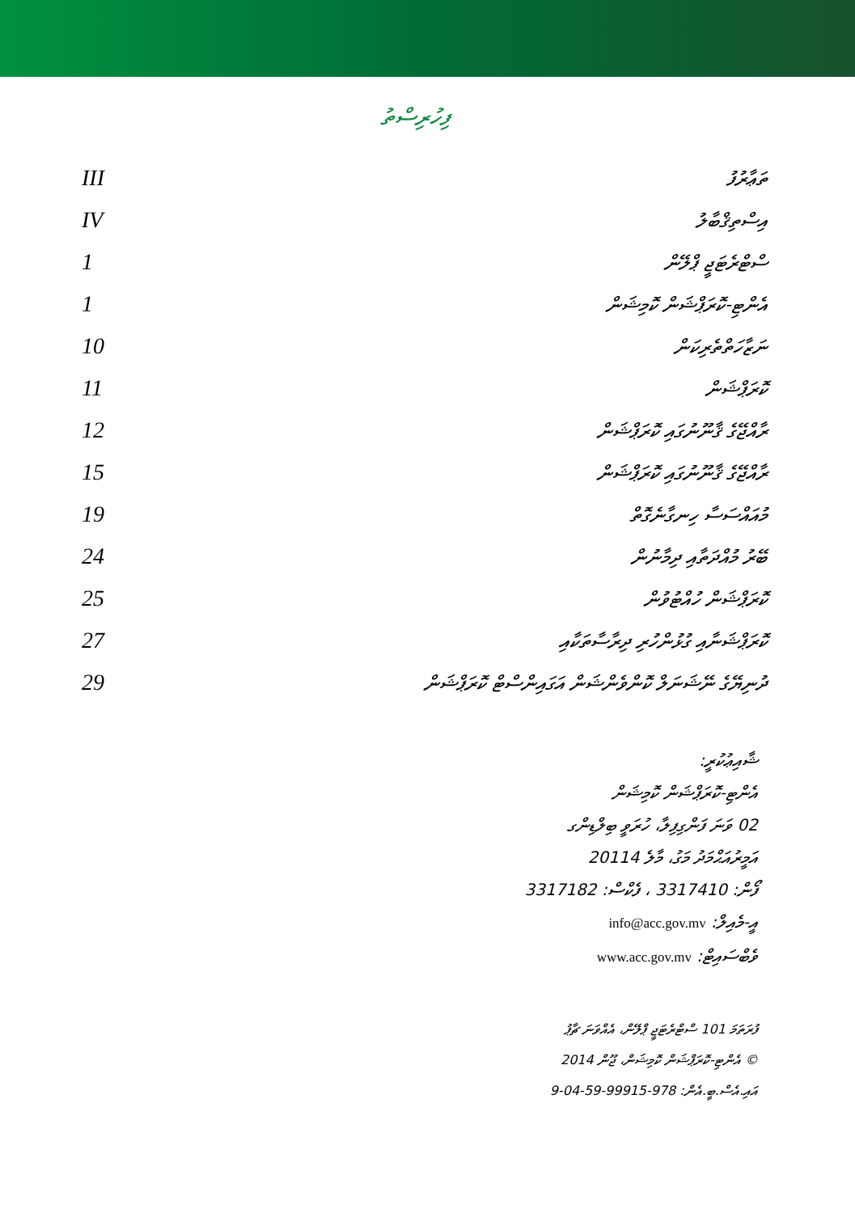ފިހުރިސްތު
| ތަޢާރުފު | III |
| އިސްތިޤްބާލު | IV |
| ސްޓްރެޓަޖީ ޕްލޭން | 1 |
| އެންޓި-ކޮރަޕްޝަން ކޮމިޝަން | 1 |
| ނަޒާހަތްތެރިކަން | 10 |
| ކޮރަޕްޝަން | 11 |
| ރާއްޖޭގެ ޤާނޫނުގައި ކޮރަޕްޝަން | 12 |
| ރާއްޖޭގެ ޤާނޫނުގައި ކޮރަޕްޝަން | 15 |
| މުއައްސަސާ ހިނގާނެގޮތް | 19 |
| ބޭރު މުއްދަތާއި ދިމާނުން | 24 |
| ކޮރަޕްޝަން ހުއްޓުވުން | 25 |
| ކޮރަޕްޝަނާއި ގުޅުންހުރި ދިރާސާތަކާއި | 27 |
| ދުނިޔޭގެ ނޭޝަނަލް ކޮންވެންޝަން އަގައިންސްޓް ކޮރަޕްޝަން | 29 |
ޝާއިޢުކުރީ:
އެންޓި-ކޮރަޕްޝަން ކޮމިޝަން
02 ވަނަ ފަންގިފިލާ، ހުރަވީ ބިލްޑިންގ
އަމީރުއަޙްމަދު މަގު، މާލެ 20114
ފޯން: 3317410 ، ފެކްސް: 3317182
އީ-މެއިލް: info@acc.gov.mv
ވެބްސައިޓް: www.acc.gov.mv
ފުރަތަމަ 101 ސްޓްރެޓަޖީ ޕްލޭން، އެއްވަނަ ޗާޕު
© އެންޓި-ކޮރަޕްޝަން ކޮމިޝަން، ޖޫން 2014
އައި.އެސް.ބީ.އެން: 978-99915-59-04-9